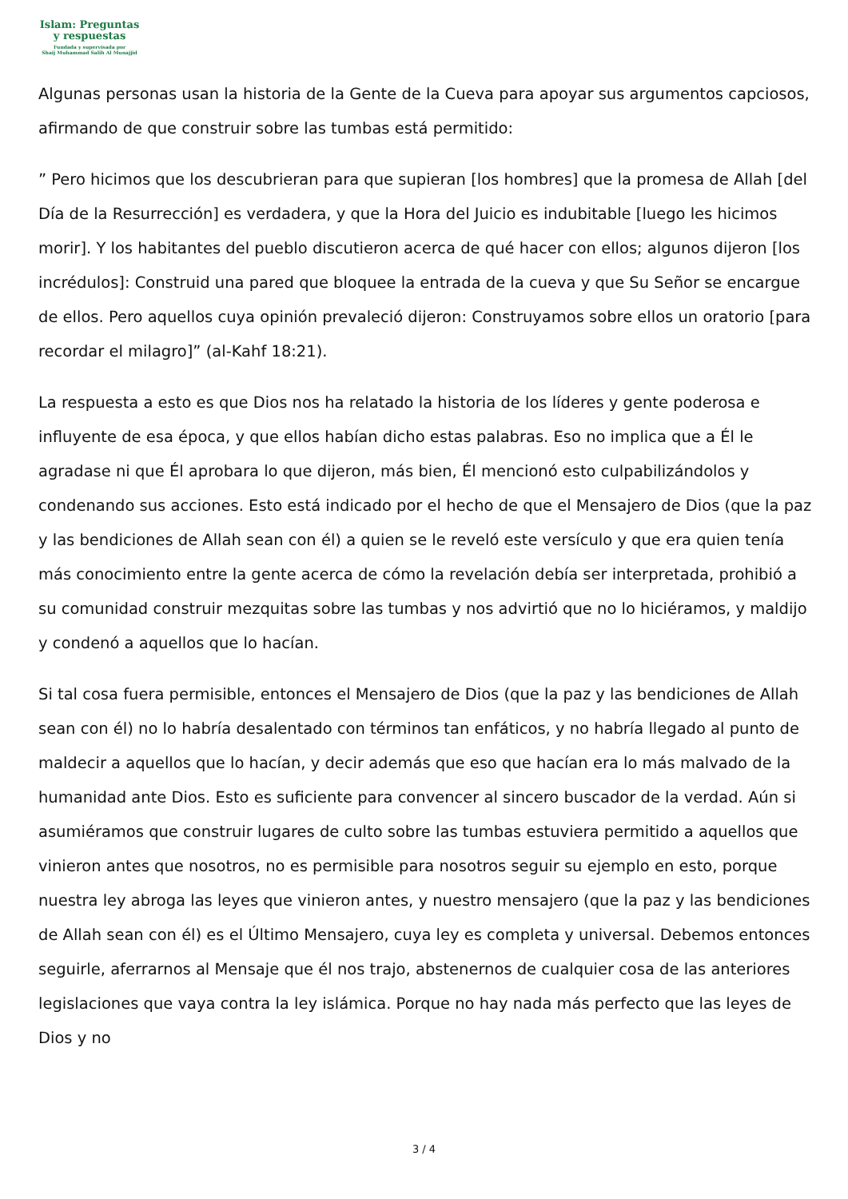Islam: Preguntas
y respuestas
Fundada y supervisada por
Shaij Muhammad Salih Al Munajjid
Algunas personas usan la historia de la Gente de la Cueva para apoyar sus argumentos capciosos, afirmando de que construir sobre las tumbas está permitido:
” Pero hicimos que los descubrieran para que supieran [los hombres] que la promesa de Allah [del Día de la Resurrección] es verdadera, y que la Hora del Juicio es indubitable [luego les hicimos morir]. Y los habitantes del pueblo discutieron acerca de qué hacer con ellos; algunos dijeron [los incrédulos]: Construid una pared que bloquee la entrada de la cueva y que Su Señor se encargue de ellos. Pero aquellos cuya opinión prevaleció dijeron: Construyamos sobre ellos un oratorio [para recordar el milagro]” (al-Kahf 18:21).
La respuesta a esto es que Dios nos ha relatado la historia de los líderes y gente poderosa e influyente de esa época, y que ellos habían dicho estas palabras. Eso no implica que a Él le agradase ni que Él aprobara lo que dijeron, más bien, Él mencionó esto culpabilizándolos y condenando sus acciones. Esto está indicado por el hecho de que el Mensajero de Dios (que la paz y las bendiciones de Allah sean con él) a quien se le reveló este versículo y que era quien tenía más conocimiento entre la gente acerca de cómo la revelación debía ser interpretada, prohibió a su comunidad construir mezquitas sobre las tumbas y nos advirtió que no lo hiciéramos, y maldijo y condenó a aquellos que lo hacían.
Si tal cosa fuera permisible, entonces el Mensajero de Dios (que la paz y las bendiciones de Allah sean con él) no lo habría desalentado con términos tan enfáticos, y no habría llegado al punto de maldecir a aquellos que lo hacían, y decir además que eso que hacían era lo más malvado de la humanidad ante Dios. Esto es suficiente para convencer al sincero buscador de la verdad. Aún si asumiéramos que construir lugares de culto sobre las tumbas estuviera permitido a aquellos que vinieron antes que nosotros, no es permisible para nosotros seguir su ejemplo en esto, porque nuestra ley abroga las leyes que vinieron antes, y nuestro mensajero (que la paz y las bendiciones de Allah sean con él) es el Último Mensajero, cuya ley es completa y universal. Debemos entonces seguirle, aferrarnos al Mensaje que él nos trajo, abstenernos de cualquier cosa de las anteriores legislaciones que vaya contra la ley islámica. Porque no hay nada más perfecto que las leyes de Dios y no
3 / 4